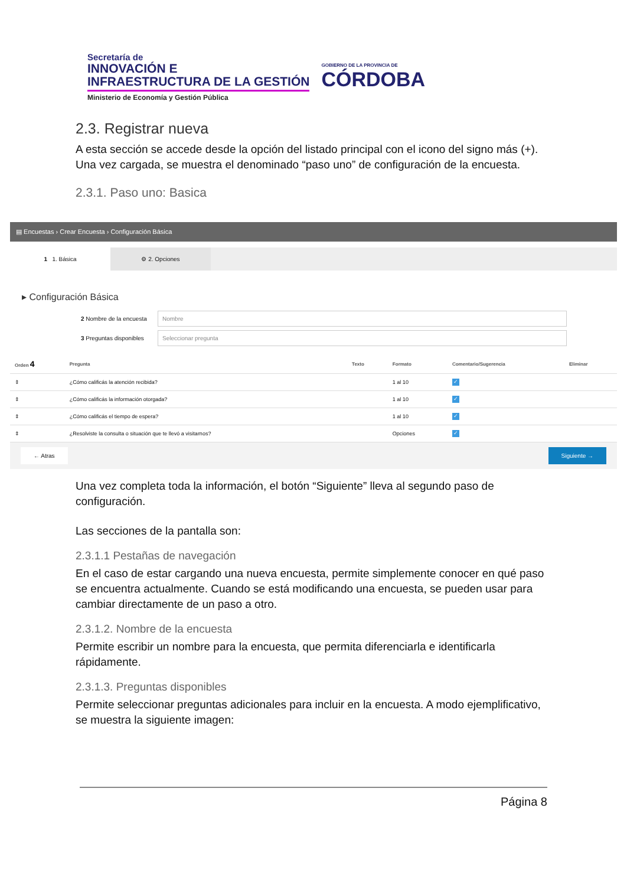Secretaría de
INNOVACIÓN E
INFRAESTRUCTURA DE LA GESTIÓN
Ministerio de Economía y Gestión Pública
GOBIERNO DE LA PROVINCIA DE
CÓRDOBA
2.3. Registrar nueva
A esta sección se accede desde la opción del listado principal con el icono del signo más (+). Una vez cargada, se muestra el denominado “paso uno” de configuración de la encuesta.
2.3.1. Paso uno: Basica
▤ Encuestas › Crear Encuesta › Configuración Básica
1 1. Básica ⚙ 2. Opciones
▸ Configuración Básica
2 Nombre de la encuesta
Nombre
3 Preguntas disponibles
Seleccionar pregunta
| Orden 4 | Pregunta | Texto | Formato | Comentario/Sugerencia | Eliminar |
| --- | --- | --- | --- | --- | --- |
| ⇕ | ¿Cómo calificás la atención recibida? | | 1 al 10 | ✓ | |
| ⇕ | ¿Cómo calificás la información otorgada? | | 1 al 10 | ✓ | |
| ⇕ | ¿Cómo calificás el tiempo de espera? | | 1 al 10 | ✓ | |
| ⇕ | ¿Resolviste la consulta o situación que te llevó a visitarnos? | | Opciones | ✓ | |
← Atras Siguiente →
Una vez completa toda la información, el botón “Siguiente” lleva al segundo paso de configuración.
Las secciones de la pantalla son:
2.3.1.1 Pestañas de navegación
En el caso de estar cargando una nueva encuesta, permite simplemente conocer en qué paso se encuentra actualmente. Cuando se está modificando una encuesta, se pueden usar para cambiar directamente de un paso a otro.
2.3.1.2. Nombre de la encuesta
Permite escribir un nombre para la encuesta, que permita diferenciarla e identificarla rápidamente.
2.3.1.3. Preguntas disponibles
Permite seleccionar preguntas adicionales para incluir en la encuesta. A modo ejemplificativo, se muestra la siguiente imagen:
Página 8